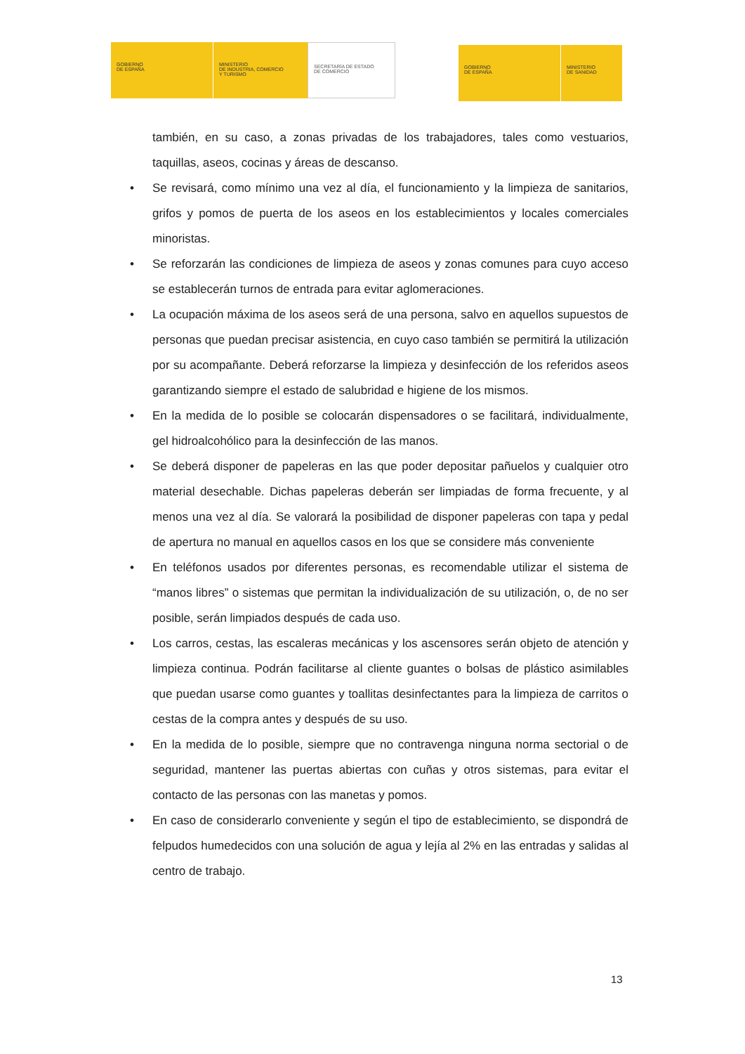GOBIERNO
DE ESPAÑA
MINISTERIO
DE INDUSTRIA, COMERCIO
Y TURISMO
SECRETARÍA DE ESTADO
DE COMERCIO
GOBIERNO
DE ESPAÑA
MINISTERIO
DE SANIDAD
también, en su caso, a zonas privadas de los trabajadores, tales como vestuarios, taquillas, aseos, cocinas y áreas de descanso.
• Se revisará, como mínimo una vez al día, el funcionamiento y la limpieza de sanitarios, grifos y pomos de puerta de los aseos en los establecimientos y locales comerciales minoristas.
• Se reforzarán las condiciones de limpieza de aseos y zonas comunes para cuyo acceso se establecerán turnos de entrada para evitar aglomeraciones.
• La ocupación máxima de los aseos será de una persona, salvo en aquellos supuestos de personas que puedan precisar asistencia, en cuyo caso también se permitirá la utilización por su acompañante. Deberá reforzarse la limpieza y desinfección de los referidos aseos garantizando siempre el estado de salubridad e higiene de los mismos.
• En la medida de lo posible se colocarán dispensadores o se facilitará, individualmente, gel hidroalcohólico para la desinfección de las manos.
• Se deberá disponer de papeleras en las que poder depositar pañuelos y cualquier otro material desechable. Dichas papeleras deberán ser limpiadas de forma frecuente, y al menos una vez al día. Se valorará la posibilidad de disponer papeleras con tapa y pedal de apertura no manual en aquellos casos en los que se considere más conveniente
• En teléfonos usados por diferentes personas, es recomendable utilizar el sistema de “manos libres” o sistemas que permitan la individualización de su utilización, o, de no ser posible, serán limpiados después de cada uso.
• Los carros, cestas, las escaleras mecánicas y los ascensores serán objeto de atención y limpieza continua. Podrán facilitarse al cliente guantes o bolsas de plástico asimilables que puedan usarse como guantes y toallitas desinfectantes para la limpieza de carritos o cestas de la compra antes y después de su uso.
• En la medida de lo posible, siempre que no contravenga ninguna norma sectorial o de seguridad, mantener las puertas abiertas con cuñas y otros sistemas, para evitar el contacto de las personas con las manetas y pomos.
• En caso de considerarlo conveniente y según el tipo de establecimiento, se dispondrá de felpudos humedecidos con una solución de agua y lejía al 2% en las entradas y salidas al centro de trabajo.
13